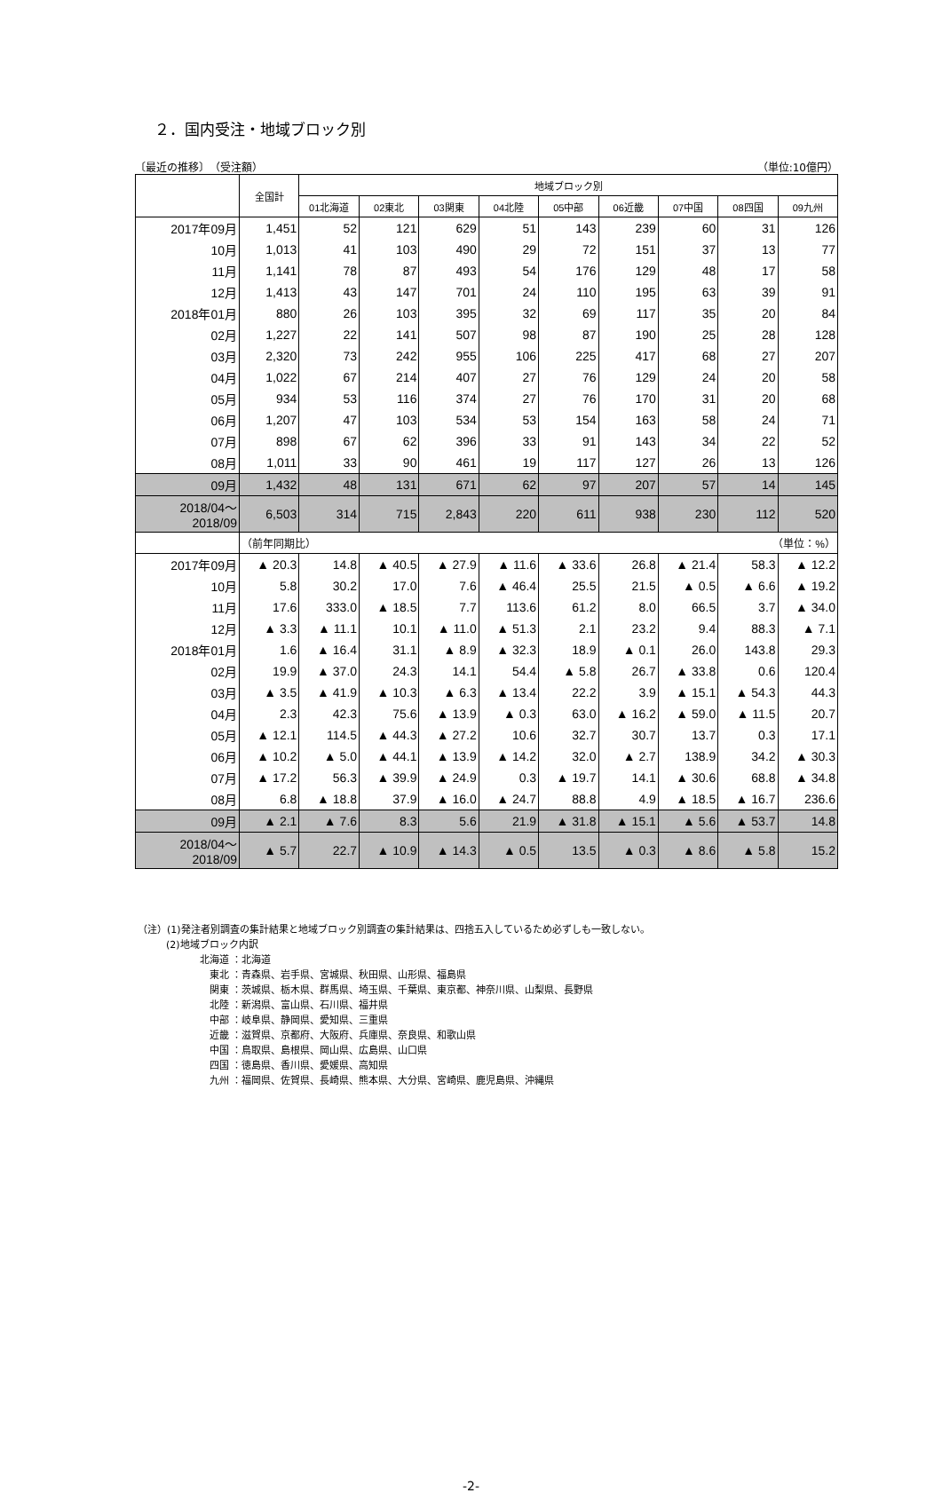２．国内受注・地域ブロック別
〔最近の推移〕　（受注額） （単位:10億円）
| | 全国計 | 地域ブロック別 | | | | | | | | |
| --- | --- | --- | --- | --- | --- | --- | --- | --- | --- | --- |
| | | 01北海道 | 02東北 | 03関東 | 04北陸 | 05中部 | 06近畿 | 07中国 | 08四国 | 09九州 |
| 2017年09月 | 1,451 | 52 | 121 | 629 | 51 | 143 | 239 | 60 | 31 | 126 |
| 10月 | 1,013 | 41 | 103 | 490 | 29 | 72 | 151 | 37 | 13 | 77 |
| 11月 | 1,141 | 78 | 87 | 493 | 54 | 176 | 129 | 48 | 17 | 58 |
| 12月 | 1,413 | 43 | 147 | 701 | 24 | 110 | 195 | 63 | 39 | 91 |
| 2018年01月 | 880 | 26 | 103 | 395 | 32 | 69 | 117 | 35 | 20 | 84 |
| 02月 | 1,227 | 22 | 141 | 507 | 98 | 87 | 190 | 25 | 28 | 128 |
| 03月 | 2,320 | 73 | 242 | 955 | 106 | 225 | 417 | 68 | 27 | 207 |
| 04月 | 1,022 | 67 | 214 | 407 | 27 | 76 | 129 | 24 | 20 | 58 |
| 05月 | 934 | 53 | 116 | 374 | 27 | 76 | 170 | 31 | 20 | 68 |
| 06月 | 1,207 | 47 | 103 | 534 | 53 | 154 | 163 | 58 | 24 | 71 |
| 07月 | 898 | 67 | 62 | 396 | 33 | 91 | 143 | 34 | 22 | 52 |
| 08月 | 1,011 | 33 | 90 | 461 | 19 | 117 | 127 | 26 | 13 | 126 |
| 09月 | 1,432 | 48 | 131 | 671 | 62 | 97 | 207 | 57 | 14 | 145 |
| 2018/04～2018/09 | 6,503 | 314 | 715 | 2,843 | 220 | 611 | 938 | 230 | 112 | 520 |
| | （前年同期比） （単位：%） | | | | | | | | | |
| 2017年09月 | ▲ 20.3 | 14.8 | ▲ 40.5 | ▲ 27.9 | ▲ 11.6 | ▲ 33.6 | 26.8 | ▲ 21.4 | 58.3 | ▲ 12.2 |
| 10月 | 5.8 | 30.2 | 17.0 | 7.6 | ▲ 46.4 | 25.5 | 21.5 | ▲ 0.5 | ▲ 6.6 | ▲ 19.2 |
| 11月 | 17.6 | 333.0 | ▲ 18.5 | 7.7 | 113.6 | 61.2 | 8.0 | 66.5 | 3.7 | ▲ 34.0 |
| 12月 | ▲ 3.3 | ▲ 11.1 | 10.1 | ▲ 11.0 | ▲ 51.3 | 2.1 | 23.2 | 9.4 | 88.3 | ▲ 7.1 |
| 2018年01月 | 1.6 | ▲ 16.4 | 31.1 | ▲ 8.9 | ▲ 32.3 | 18.9 | ▲ 0.1 | 26.0 | 143.8 | 29.3 |
| 02月 | 19.9 | ▲ 37.0 | 24.3 | 14.1 | 54.4 | ▲ 5.8 | 26.7 | ▲ 33.8 | 0.6 | 120.4 |
| 03月 | ▲ 3.5 | ▲ 41.9 | ▲ 10.3 | ▲ 6.3 | ▲ 13.4 | 22.2 | 3.9 | ▲ 15.1 | ▲ 54.3 | 44.3 |
| 04月 | 2.3 | 42.3 | 75.6 | ▲ 13.9 | ▲ 0.3 | 63.0 | ▲ 16.2 | ▲ 59.0 | ▲ 11.5 | 20.7 |
| 05月 | ▲ 12.1 | 114.5 | ▲ 44.3 | ▲ 27.2 | 10.6 | 32.7 | 30.7 | 13.7 | 0.3 | 17.1 |
| 06月 | ▲ 10.2 | ▲ 5.0 | ▲ 44.1 | ▲ 13.9 | ▲ 14.2 | 32.0 | ▲ 2.7 | 138.9 | 34.2 | ▲ 30.3 |
| 07月 | ▲ 17.2 | 56.3 | ▲ 39.9 | ▲ 24.9 | 0.3 | ▲ 19.7 | 14.1 | ▲ 30.6 | 68.8 | ▲ 34.8 |
| 08月 | 6.8 | ▲ 18.8 | 37.9 | ▲ 16.0 | ▲ 24.7 | 88.8 | 4.9 | ▲ 18.5 | ▲ 16.7 | 236.6 |
| 09月 | ▲ 2.1 | ▲ 7.6 | 8.3 | 5.6 | 21.9 | ▲ 31.8 | ▲ 15.1 | ▲ 5.6 | ▲ 53.7 | 14.8 |
| 2018/04～2018/09 | ▲ 5.7 | 22.7 | ▲ 10.9 | ▲ 14.3 | ▲ 0.5 | 13.5 | ▲ 0.3 | ▲ 8.6 | ▲ 5.8 | 15.2 |
（注）(1)発注者別調査の集計結果と地域ブロック別調査の集計結果は、四捨五入しているため必ずしも一致しない。
(2)地域ブロック内訳
北海道 ：北海道
　東北 ：青森県、岩手県、宮城県、秋田県、山形県、福島県
　関東 ：茨城県、栃木県、群馬県、埼玉県、千葉県、東京都、神奈川県、山梨県、長野県
　北陸 ：新潟県、富山県、石川県、福井県
　中部 ：岐阜県、静岡県、愛知県、三重県
　近畿 ：滋賀県、京都府、大阪府、兵庫県、奈良県、和歌山県
　中国 ：鳥取県、島根県、岡山県、広島県、山口県
　四国 ：徳島県、香川県、愛媛県、高知県
　九州 ：福岡県、佐賀県、長崎県、熊本県、大分県、宮崎県、鹿児島県、沖縄県
-2-